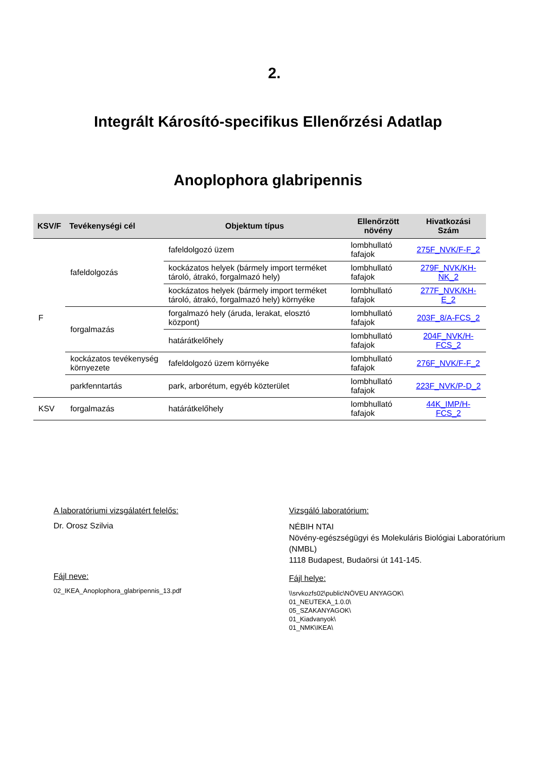2.
Integrált Károsító-specifikus Ellenőrzési Adatlap
Anoplophora glabripennis
| KSV/F | Tevékenységi cél | Objektum típus | Ellenőrzött növény | Hivatkozási Szám |
| --- | --- | --- | --- | --- |
| F | fafeldolgozás | fafeldolgozó üzem | lombhullató fafajok | 275F_NVK/F-F_2 |
| | | kockázatos helyek (bármely import terméket tároló, átrakó, forgalmazó hely) | lombhullató fafajok | 279F_NVK/KH-NK_2 |
| | | kockázatos helyek (bármely import terméket tároló, átrakó, forgalmazó hely) környéke | lombhullató fafajok | 277F_NVK/KH-E_2 |
| | forgalmazás | forgalmazó hely (áruda, lerakat, elosztó központ) | lombhullató fafajok | 203F_8/A-FCS_2 |
| | | határátkelőhely | lombhullató fafajok | 204F_NVK/H-FCS_2 |
| | kockázatos tevékenység környezete | fafeldolgozó üzem környéke | lombhullató fafajok | 276F_NVK/F-F_2 |
| | parkfenntartás | park, arborétum, egyéb közterület | lombhullató fafajok | 223F_NVK/P-D_2 |
| KSV | forgalmazás | határátkelőhely | lombhullató fafajok | 44K_IMP/H-FCS_2 |
A laboratóriumi vizsgálatért felelős:
Dr. Orosz Szilvia
Fájl neve:
02_IKEA_Anoplophora_glabripennis_13.pdf
Vizsgáló laboratórium:
NÉBIH NTAI
Növény-egészségügyi és Molekuláris Biológiai Laboratórium (NMBL)
1118 Budapest, Budaörsi út 141-145.
Fájl helye:
\\srvkozfs02\public\NÖVEU ANYAGOK\
01_NEUTEKA_1.0.0\
05_SZAKANYAGOK\
01_Kiadvanyok\
01_NMK\IKEA\